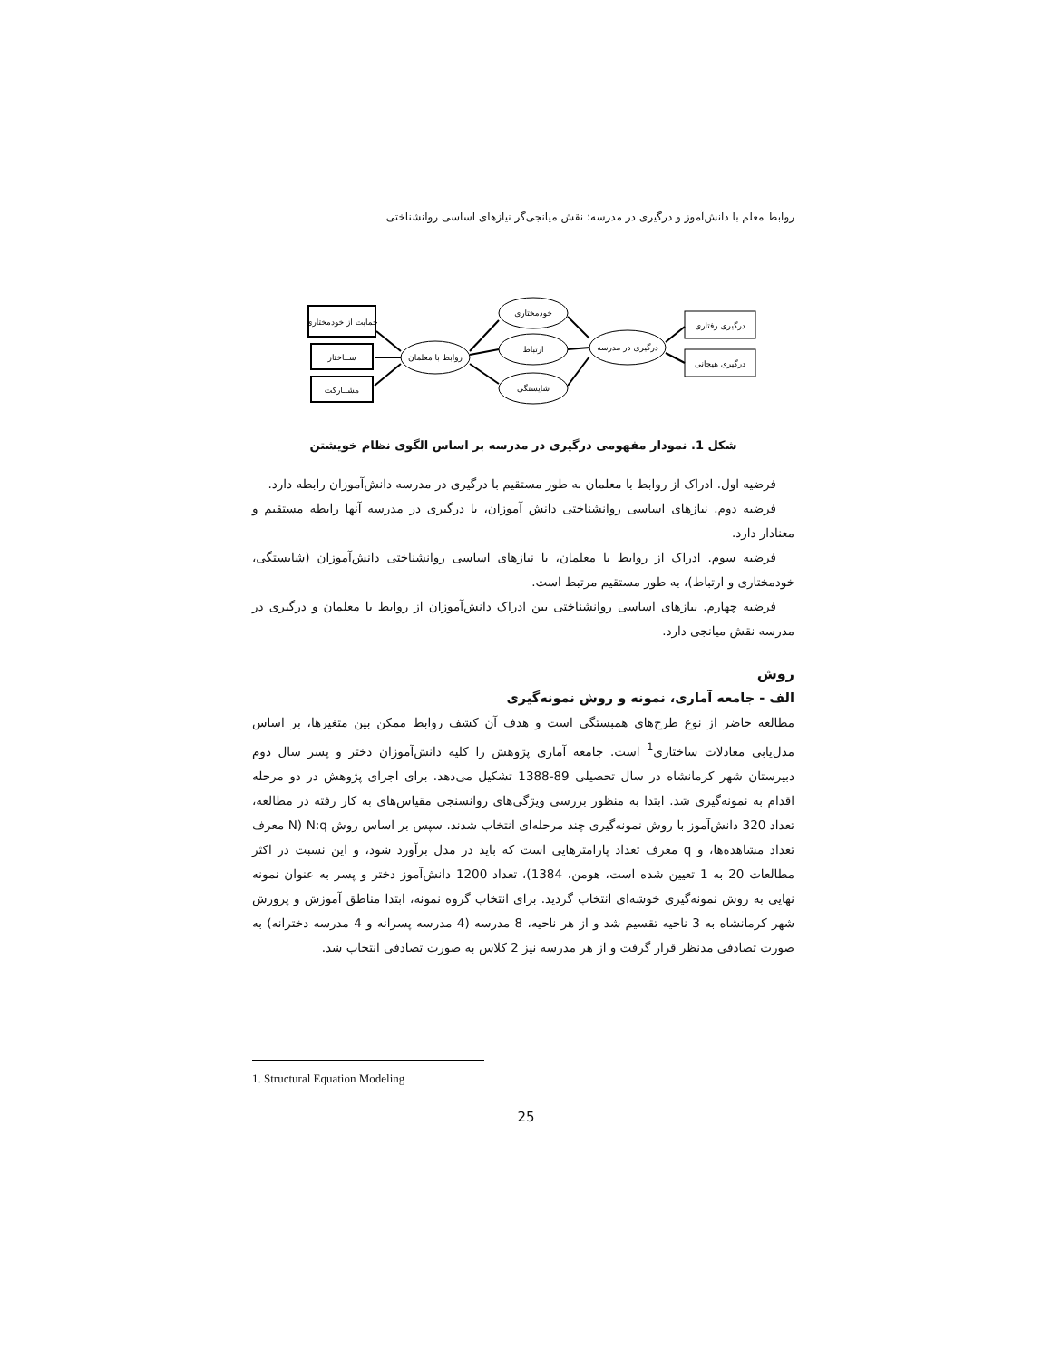روابط معلم با دانش‌آموز و درگیری در مدرسه: نقش میانجی‌گر نیازهای اساسی روانشناختی
حمایت از خودمختاری
ســاختار
مشــارکت
روابط با معلمان
خودمختاری
ارتباط
شایستگی
درگیری در مدرسه
درگیری رفتاری
درگیری هیجانی
شکل 1. نمودار مفهومی درگیری در مدرسه بر اساس الگوی نظام خویشتن
فرضیه اول. ادراک از روابط با معلمان به طور مستقیم با درگیری در مدرسه دانش‌آموزان رابطه دارد.
فرضیه دوم. نیازهای اساسی روانشناختی دانش آموزان، با درگیری در مدرسه آنها رابطه مستقیم و معنادار دارد.
فرضیه سوم. ادراک از روابط با معلمان، با نیازهای اساسی روانشناختی دانش‌آموزان (شایستگی، خودمختاری و ارتباط)، به طور مستقیم مرتبط است.
فرضیه چهارم. نیازهای اساسی روانشناختی بین ادراک دانش‌آموزان از روابط با معلمان و درگیری در مدرسه نقش میانجی دارد.
روش
الف - جامعه آماری، نمونه و روش نمونه‌گیری
مطالعه حاضر از نوع طرح‌های همبستگی است و هدف آن کشف روابط ممکن بین متغیرها، بر اساس مدل‌یابی معادلات ساختاری<sup>1</sup> است. جامعه آماری پژوهش را کلیه دانش‌آموزان دختر و پسر سال دوم دبیرستان شهر کرمانشاه در سال تحصیلی 89-1388 تشکیل می‌دهد. برای اجرای پژوهش در دو مرحله اقدام به نمونه‌گیری شد. ابتدا به منظور بررسی ویژگی‌های روانسنجی مقیاس‌های به کار رفته در مطالعه، تعداد 320 دانش‌آموز با روش نمونه‌گیری چند مرحله‌ای انتخاب شدند. سپس بر اساس روش N:q (N معرف تعداد مشاهده‌ها، و q معرف تعداد پارامترهایی است که باید در مدل برآورد شود، و این نسبت در اکثر مطالعات 20 به 1 تعیین شده است، هومن، 1384)، تعداد 1200 دانش‌آموز دختر و پسر به عنوان نمونه نهایی به روش نمونه‌گیری خوشه‌ای انتخاب گردید. برای انتخاب گروه نمونه، ابتدا مناطق آموزش و پرورش شهر کرمانشاه به 3 ناحیه تقسیم شد و از هر ناحیه، 8 مدرسه (4 مدرسه پسرانه و 4 مدرسه دخترانه) به صورت تصادفی مدنظر قرار گرفت و از هر مدرسه نیز 2 کلاس به صورت تصادفی انتخاب شد.
1. Structural Equation Modeling
25